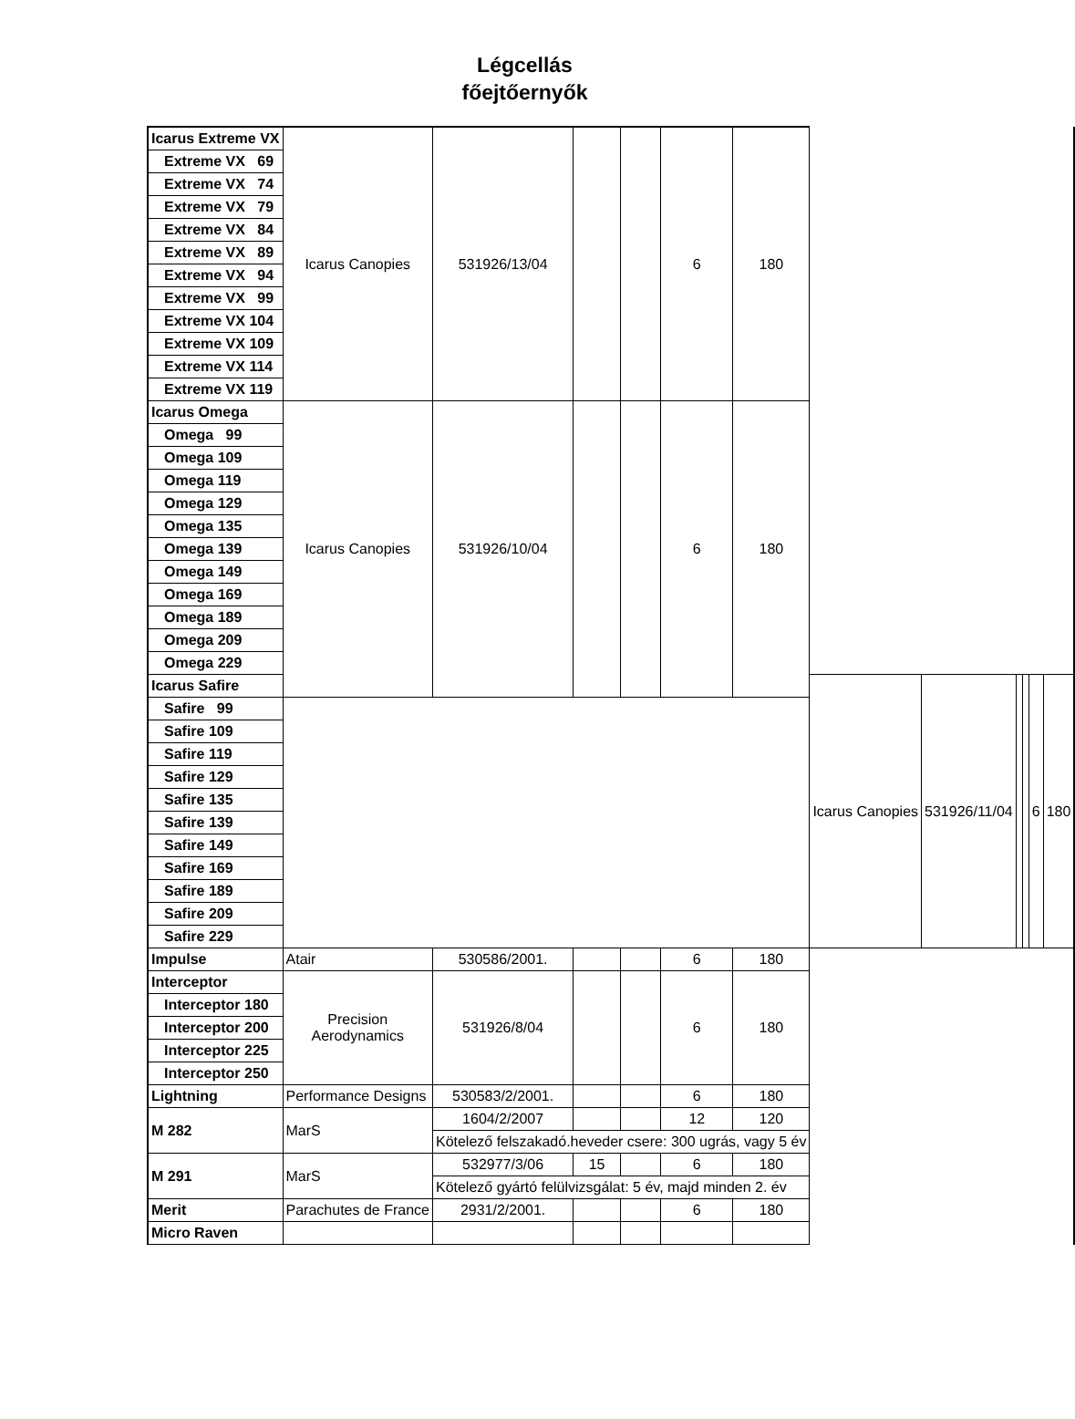Légcellás
főejtőernyők
| Icarus Extreme VX | Icarus Canopies | 531926/13/04 | | | 6 | 180 | | | | | | |
| Extreme VX 69 | | | | | | | | | | | | |
| Extreme VX 74 | | | | | | | | | | | | |
| Extreme VX 79 | | | | | | | | | | | | |
| Extreme VX 84 | | | | | | | | | | | | |
| Extreme VX 89 | | | | | | | | | | | | |
| Extreme VX 94 | | | | | | | | | | | | |
| Extreme VX 99 | | | | | | | | | | | | |
| Extreme VX 104 | | | | | | | | | | | | |
| Extreme VX 109 | | | | | | | | | | | | |
| Extreme VX 114 | | | | | | | | | | | | |
| Extreme VX 119 | | | | | | | | | | | | |
| Icarus Omega | Icarus Canopies | 531926/10/04 | | | 6 | 180 | | | | | | |
| Omega 99 | | | | | | | | | | | | |
| Omega 109 | | | | | | | | | | | | |
| Omega 119 | | | | | | | | | | | | |
| Omega 129 | | | | | | | | | | | | |
| Omega 135 | | | | | | | | | | | | |
| Omega 139 | | | | | | | | | | | | |
| Omega 149 | | | | | | | | | | | | |
| Omega 169 | | | | | | | | | | | | |
| Omega 189 | | | | | | | | | | | | |
| Omega 209 | | | | | | | | | | | | |
| Omega 229 | | | | | | | | | | | | |
| Icarus Safire | | | | | | | Icarus Canopies | 531926/11/04 | | | 6 | 180 |
| Safire 99 | | | | | | | | | | | | |
| Safire 109 | | | | | | | | | | | | |
| Safire 119 | | | | | | | | | | | | |
| Safire 129 | | | | | | | | | | | | |
| Safire 135 | | | | | | | | | | | | |
| Safire 139 | | | | | | | | | | | | |
| Safire 149 | | | | | | | | | | | | |
| Safire 169 | | | | | | | | | | | | |
| Safire 189 | | | | | | | | | | | | |
| Safire 209 | | | | | | | | | | | | |
| Safire 229 | | | | | | | | | | | | |
| Impulse | Atair | 530586/2001. | | | 6 | 180 | | | | | | |
| Interceptor | Precision Aerodynamics | 531926/8/04 | | | 6 | 180 | | | | | | |
| Interceptor 180 | | | | | | | | | | | | |
| Interceptor 200 | | | | | | | | | | | | |
| Interceptor 225 | | | | | | | | | | | | |
| Interceptor 250 | | | | | | | | | | | | |
| Lightning | Performance Designs | 530583/2/2001. | | | 6 | 180 | | | | | | |
| M 282 | MarS | 1604/2/2007 | | | 12 | 120 | | | | | | |
| | | Kötelező felszakadó.heveder csere: 300 ugrás, vagy 5 év | | | | | | | | | | |
| M 291 | MarS | 532977/3/06 | 15 | | 6 | 180 | | | | | | |
| | | Kötelező gyártó felülvizsgálat: 5 év, majd minden 2. év | | | | | | | | | | |
| Merit | Parachutes de France | 2931/2/2001. | | | 6 | 180 | | | | | | |
| Micro Raven | | | | | | | | | | | | |